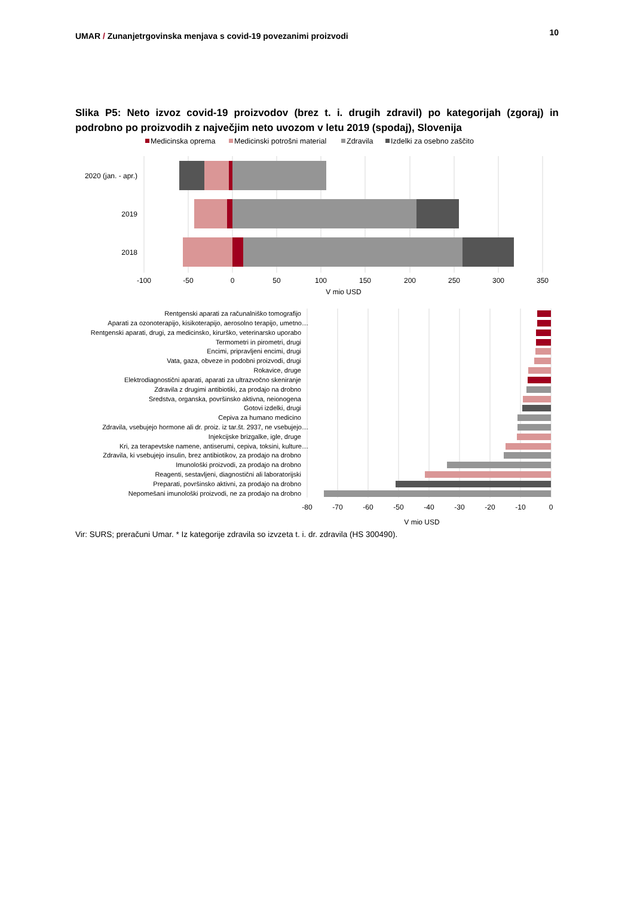UMAR / Zunanjetrgovinska menjava s covid-19 povezanimi proizvodi
10
Slika P5: Neto izvoz covid-19 proizvodov (brez t. i. drugih zdravil) po kategorijah (zgoraj) in podrobno po proizvodih z največjim neto uvozom v letu 2019 (spodaj), Slovenija
Medicinska oprema
Medicinski potrošni material
Zdravila
Izdelki za osebno zaščito
2020 (jan. - apr.)
2019
2018
-100
-50
0
50
100
150
200
250
300
350
V mio USD
Rentgenski aparati za računalniško tomografijo
Aparati za ozonoterapijo, kisikoterapijo, aerosolno terapijo, umetno…
Rentgenski aparati, drugi, za medicinsko, kirurško, veterinarsko uporabo
Termometri in pirometri, drugi
Encimi, pripravljeni encimi, drugi
Vata, gaza, obveze in podobni proizvodi, drugi
Rokavice, druge
Elektrodiagnostični aparati, aparati za ultrazvočno skeniranje
Zdravila z drugimi antibiotiki, za prodajo na drobno
Sredstva, organska, površinsko aktivna, neionogena
Gotovi izdelki, drugi
Cepiva za humano medicino
Zdravila, vsebujejo hormone ali dr. proiz. iz tar.št. 2937, ne vsebujejo…
Injekcijske brizgalke, igle, druge
Kri, za terapevtske namene, antiserumi, cepiva, toksini, kulture…
Zdravila, ki vsebujejo insulin, brez antibiotikov, za prodajo na drobno
Imunološki proizvodi, za prodajo na drobno
Reagenti, sestavljeni, diagnostični ali laboratorijski
Preparati, površinsko aktivni, za prodajo na drobno
Nepomešani imunološki proizvodi, ne za prodajo na drobno
-80
-70
-60
-50
-40
-30
-20
-10
0
V mio USD
Vir: SURS; preračuni Umar. * Iz kategorije zdravila so izvzeta t. i. dr. zdravila (HS 300490).